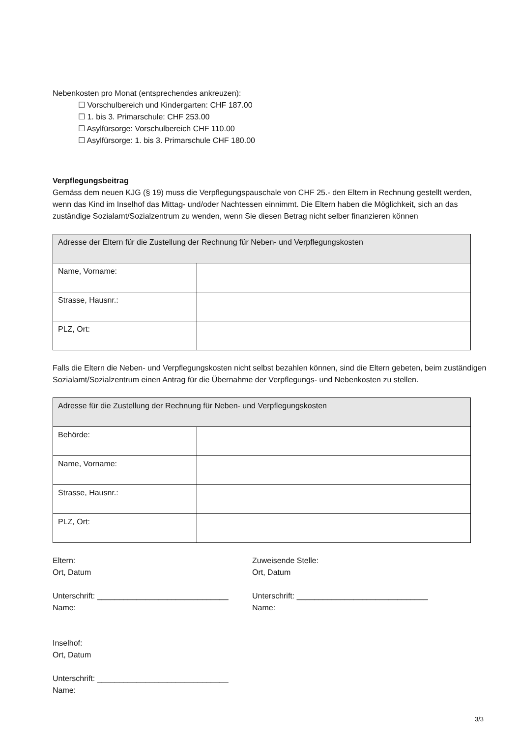Nebenkosten pro Monat (entsprechendes ankreuzen):
☐ Vorschulbereich und Kindergarten: CHF 187.00
☐ 1. bis 3. Primarschule: CHF 253.00
☐ Asylfürsorge: Vorschulbereich CHF 110.00
☐ Asylfürsorge: 1. bis 3. Primarschule CHF 180.00
Verpflegungsbeitrag
Gemäss dem neuen KJG (§ 19) muss die Verpflegungspauschale von CHF 25.- den Eltern in Rechnung gestellt werden, wenn das Kind im Inselhof das Mittag- und/oder Nachtessen einnimmt. Die Eltern haben die Möglichkeit, sich an das zuständige Sozialamt/Sozialzentrum zu wenden, wenn Sie diesen Betrag nicht selber finanzieren können
| Adresse der Eltern für die Zustellung der Rechnung für Neben- und Verpflegungskosten | |
| Name, Vorname: | |
| Strasse, Hausnr.: | |
| PLZ, Ort: | |
Falls die Eltern die Neben- und Verpflegungskosten nicht selbst bezahlen können, sind die Eltern gebeten, beim zuständigen Sozialamt/Sozialzentrum einen Antrag für die Übernahme der Verpflegungs- und Nebenkosten zu stellen.
| Adresse für die Zustellung der Rechnung für Neben- und Verpflegungskosten | |
| Behörde: | |
| Name, Vorname: | |
| Strasse, Hausnr.: | |
| PLZ, Ort: | |
Eltern:
Ort, Datum
Unterschrift: ______________________________
Name:
Zuweisende Stelle:
Ort, Datum
Unterschrift: ______________________________
Name:
Inselhof:
Ort, Datum
Unterschrift: ______________________________
Name:
3/3